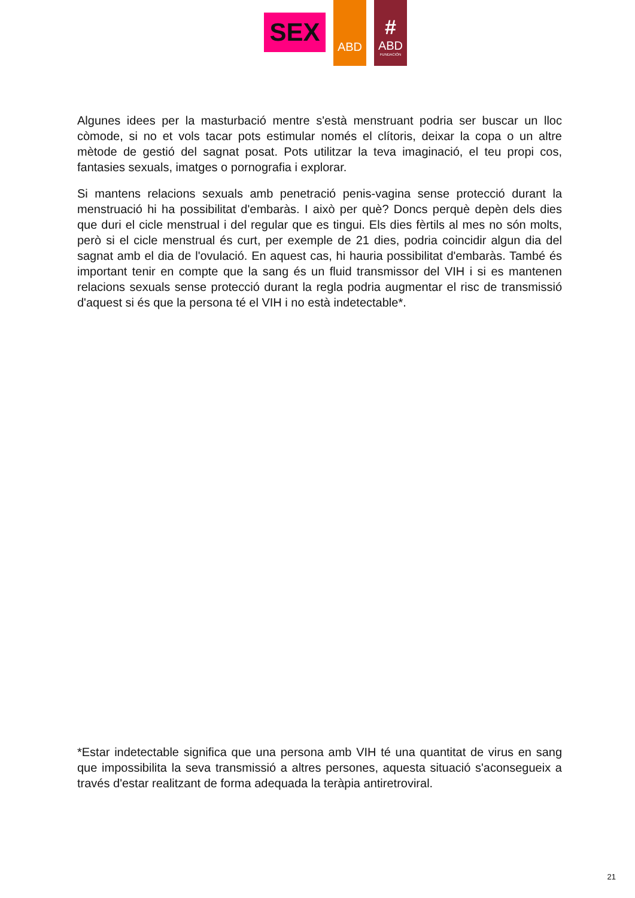SEX
ABD
#
ABD
FUNDACIÓN
Algunes idees per la masturbació mentre s'està menstruant podria ser buscar un lloc còmode, si no et vols tacar pots estimular només el clítoris, deixar la copa o un altre mètode de gestió del sagnat posat. Pots utilitzar la teva imaginació, el teu propi cos, fantasies sexuals, imatges o pornografia i explorar.
Si mantens relacions sexuals amb penetració penis-vagina sense protecció durant la menstruació hi ha possibilitat d'embaràs. I això per què? Doncs perquè depèn dels dies que duri el cicle menstrual i del regular que es tingui. Els dies fèrtils al mes no són molts, però si el cicle menstrual és curt, per exemple de 21 dies, podria coincidir algun dia del sagnat amb el dia de l'ovulació. En aquest cas, hi hauria possibilitat d'embaràs. També és important tenir en compte que la sang és un fluid transmissor del VIH i si es mantenen relacions sexuals sense protecció durant la regla podria augmentar el risc de transmissió d'aquest si és que la persona té el VIH i no està indetectable*.
*Estar indetectable significa que una persona amb VIH té una quantitat de virus en sang que impossibilita la seva transmissió a altres persones, aquesta situació s'aconsegueix a través d'estar realitzant de forma adequada la teràpia antiretroviral.
21